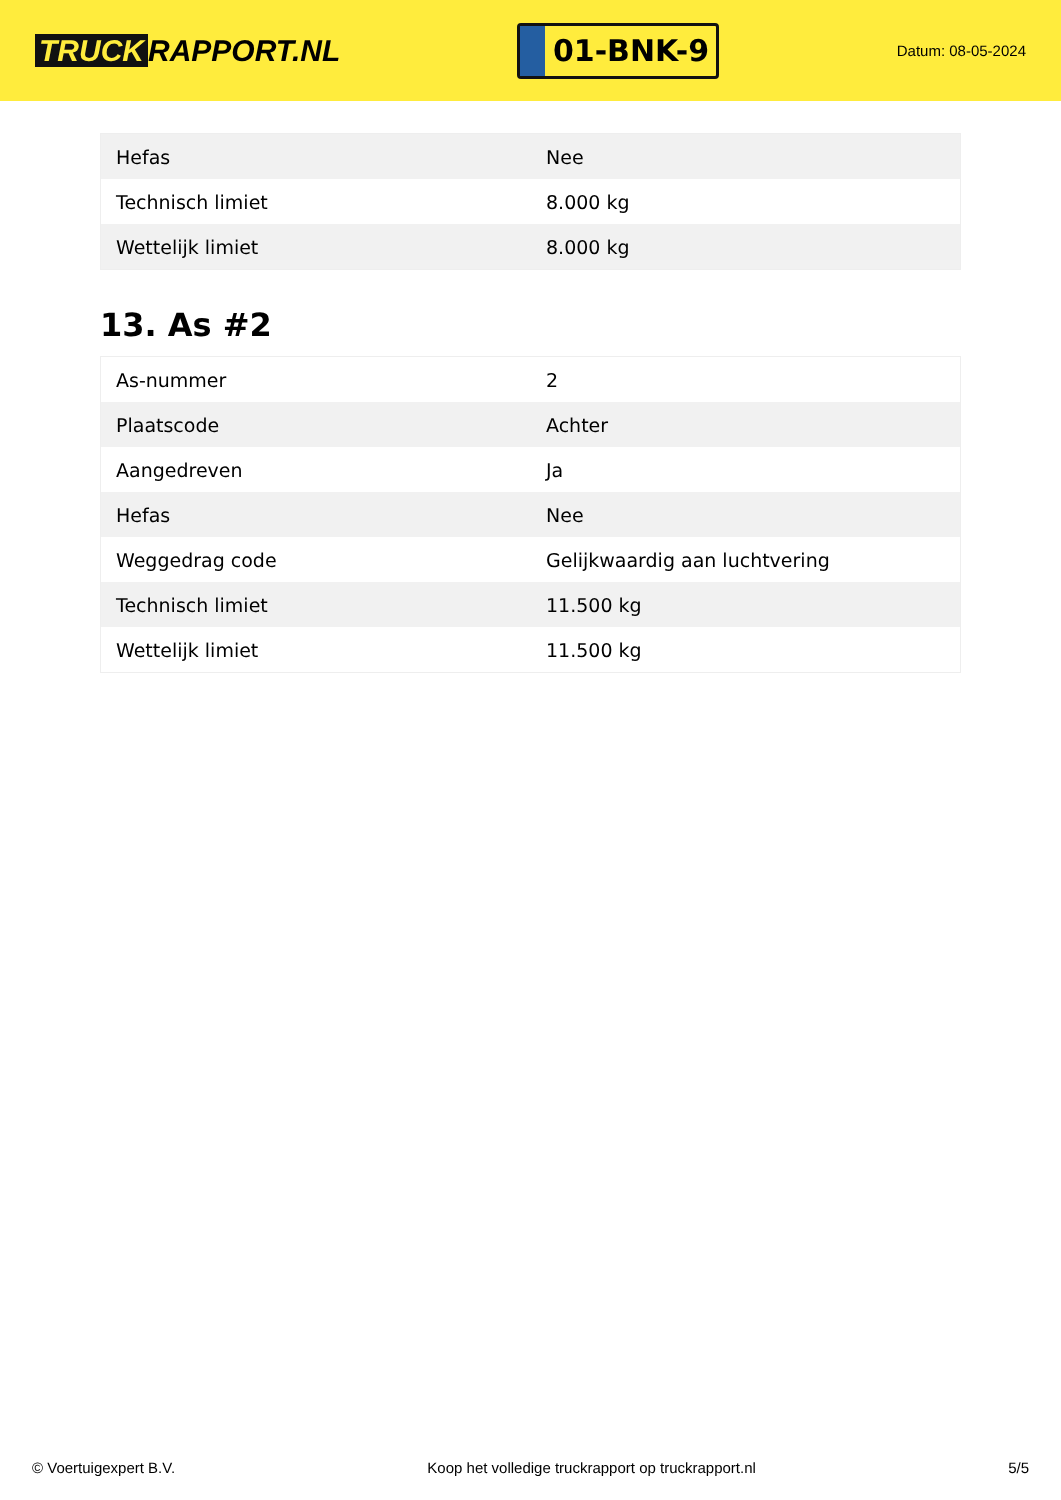TRUCK RAPPORT.NL
01-BNK-9
Datum: 08-05-2024
| Hefas | Nee |
| Technisch limiet | 8.000 kg |
| Wettelijk limiet | 8.000 kg |
13. As #2
| As-nummer | 2 |
| Plaatscode | Achter |
| Aangedreven | Ja |
| Hefas | Nee |
| Weggedrag code | Gelijkwaardig aan luchtvering |
| Technisch limiet | 11.500 kg |
| Wettelijk limiet | 11.500 kg |
© Voertuigexpert B.V. Koop het volledige truckrapport op truckrapport.nl 5/5